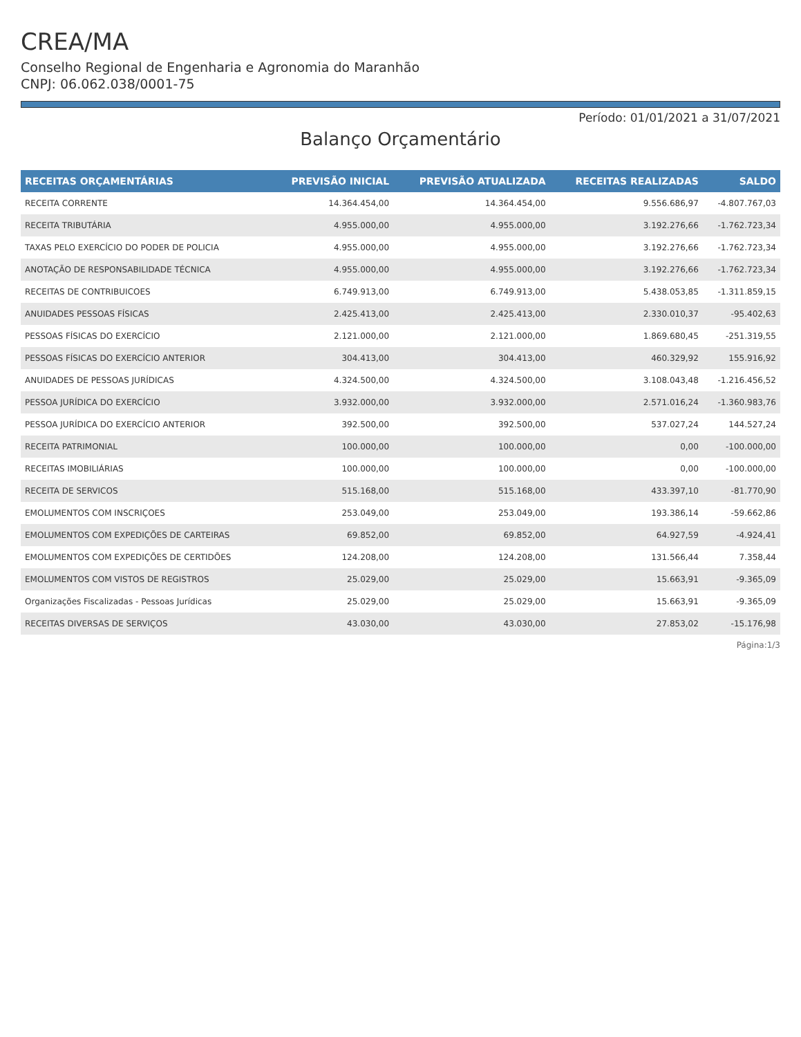CREA/MA
Conselho Regional de Engenharia e Agronomia do Maranhão
CNPJ: 06.062.038/0001-75
Período: 01/01/2021 a 31/07/2021
Balanço Orçamentário
| RECEITAS ORÇAMENTÁRIAS | PREVISÃO INICIAL | PREVISÃO ATUALIZADA | RECEITAS REALIZADAS | SALDO |
| --- | --- | --- | --- | --- |
| RECEITA CORRENTE | 14.364.454,00 | 14.364.454,00 | 9.556.686,97 | -4.807.767,03 |
| RECEITA TRIBUTÁRIA | 4.955.000,00 | 4.955.000,00 | 3.192.276,66 | -1.762.723,34 |
| TAXAS PELO EXERCÍCIO DO PODER DE POLICIA | 4.955.000,00 | 4.955.000,00 | 3.192.276,66 | -1.762.723,34 |
| ANOTAÇÃO DE RESPONSABILIDADE TÉCNICA | 4.955.000,00 | 4.955.000,00 | 3.192.276,66 | -1.762.723,34 |
| RECEITAS DE CONTRIBUICOES | 6.749.913,00 | 6.749.913,00 | 5.438.053,85 | -1.311.859,15 |
| ANUIDADES PESSOAS FÍSICAS | 2.425.413,00 | 2.425.413,00 | 2.330.010,37 | -95.402,63 |
| PESSOAS FÍSICAS DO EXERCÍCIO | 2.121.000,00 | 2.121.000,00 | 1.869.680,45 | -251.319,55 |
| PESSOAS FÍSICAS DO EXERCÍCIO ANTERIOR | 304.413,00 | 304.413,00 | 460.329,92 | 155.916,92 |
| ANUIDADES DE PESSOAS JURÍDICAS | 4.324.500,00 | 4.324.500,00 | 3.108.043,48 | -1.216.456,52 |
| PESSOA JURÍDICA DO EXERCÍCIO | 3.932.000,00 | 3.932.000,00 | 2.571.016,24 | -1.360.983,76 |
| PESSOA JURÍDICA DO EXERCÍCIO ANTERIOR | 392.500,00 | 392.500,00 | 537.027,24 | 144.527,24 |
| RECEITA PATRIMONIAL | 100.000,00 | 100.000,00 | 0,00 | -100.000,00 |
| RECEITAS IMOBILIÁRIAS | 100.000,00 | 100.000,00 | 0,00 | -100.000,00 |
| RECEITA DE SERVICOS | 515.168,00 | 515.168,00 | 433.397,10 | -81.770,90 |
| EMOLUMENTOS COM INSCRIÇOES | 253.049,00 | 253.049,00 | 193.386,14 | -59.662,86 |
| EMOLUMENTOS COM EXPEDIÇÕES DE CARTEIRAS | 69.852,00 | 69.852,00 | 64.927,59 | -4.924,41 |
| EMOLUMENTOS COM EXPEDIÇÕES DE CERTIDÕES | 124.208,00 | 124.208,00 | 131.566,44 | 7.358,44 |
| EMOLUMENTOS COM VISTOS DE REGISTROS | 25.029,00 | 25.029,00 | 15.663,91 | -9.365,09 |
| Organizações Fiscalizadas - Pessoas Jurídicas | 25.029,00 | 25.029,00 | 15.663,91 | -9.365,09 |
| RECEITAS DIVERSAS DE SERVIÇOS | 43.030,00 | 43.030,00 | 27.853,02 | -15.176,98 |
Página:1/3